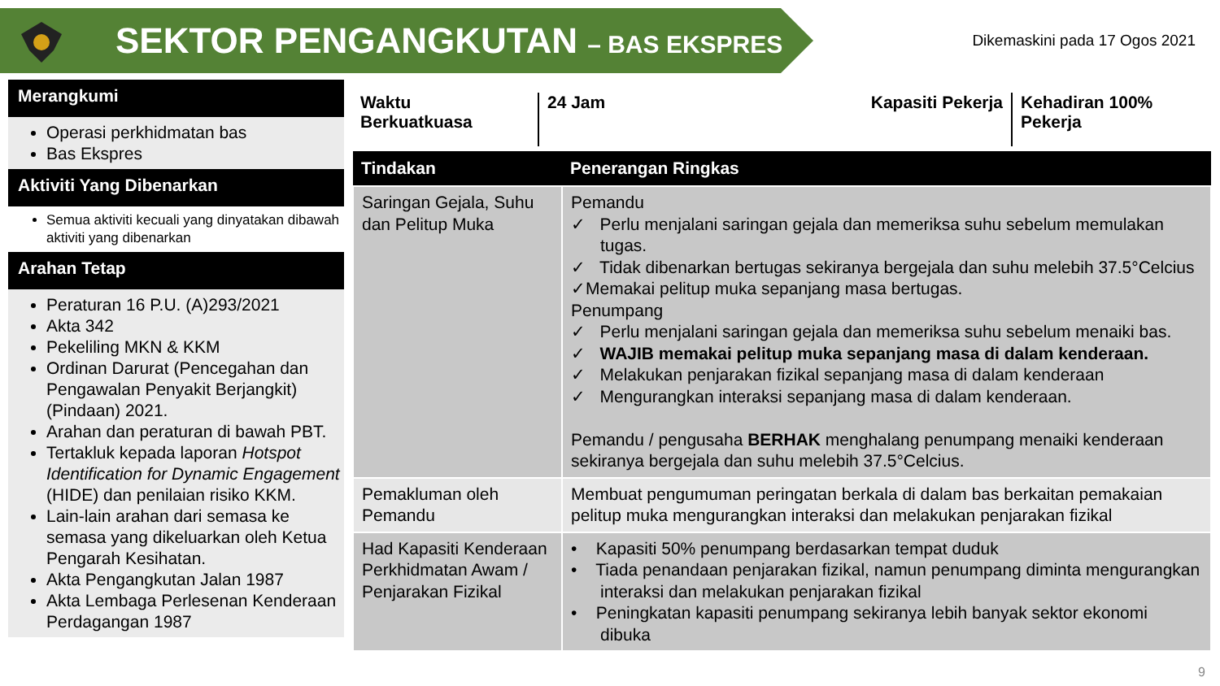SEKTOR PENGANGKUTAN – BAS EKSPRES
Dikemaskini pada 17 Ogos 2021
Merangkumi
Operasi perkhidmatan bas
Bas Ekspres
Aktiviti Yang Dibenarkan
Semua aktiviti kecuali yang dinyatakan dibawah aktiviti yang dibenarkan
Arahan Tetap
Peraturan 16 P.U. (A)293/2021
Akta 342
Pekeliling MKN & KKM
Ordinan Darurat (Pencegahan dan Pengawalan Penyakit Berjangkit) (Pindaan) 2021.
Arahan dan peraturan di bawah PBT.
Tertakluk kepada laporan Hotspot Identification for Dynamic Engagement (HIDE) dan penilaian risiko KKM.
Lain-lain arahan dari semasa ke semasa yang dikeluarkan oleh Ketua Pengarah Kesihatan.
Akta Pengangkutan Jalan 1987
Akta Lembaga Perlesenan Kenderaan Perdagangan 1987
Waktu
Berkuatkuasa
24 Jam Kapasiti Pekerja
Kehadiran 100%
Pekerja
| Tindakan | Penerangan Ringkas |
| --- | --- |
| Saringan Gejala, Suhu dan Pelitup Muka | Pemandu ✓ Perlu menjalani saringan gejala dan memeriksa suhu sebelum memulakan tugas. ✓ Tidak dibenarkan bertugas sekiranya bergejala dan suhu melebih 37.5°Celcius ✓Memakai pelitup muka sepanjang masa bertugas. Penumpang ✓ Perlu menjalani saringan gejala dan memeriksa suhu sebelum menaiki bas. ✓ WAJIB memakai pelitup muka sepanjang masa di dalam kenderaan. ✓ Melakukan penjarakan fizikal sepanjang masa di dalam kenderaan ✓ Mengurangkan interaksi sepanjang masa di dalam kenderaan. Pemandu / pengusaha BERHAK menghalang penumpang menaiki kenderaan sekiranya bergejala dan suhu melebih 37.5°Celcius. |
| Pemakluman oleh Pemandu | Membuat pengumuman peringatan berkala di dalam bas berkaitan pemakaian pelitup muka mengurangkan interaksi dan melakukan penjarakan fizikal |
| Had Kapasiti Kenderaan Perkhidmatan Awam / Penjarakan Fizikal | • Kapasiti 50% penumpang berdasarkan tempat duduk • Tiada penandaan penjarakan fizikal, namun penumpang diminta mengurangkan interaksi dan melakukan penjarakan fizikal • Peningkatan kapasiti penumpang sekiranya lebih banyak sektor ekonomi dibuka |
9